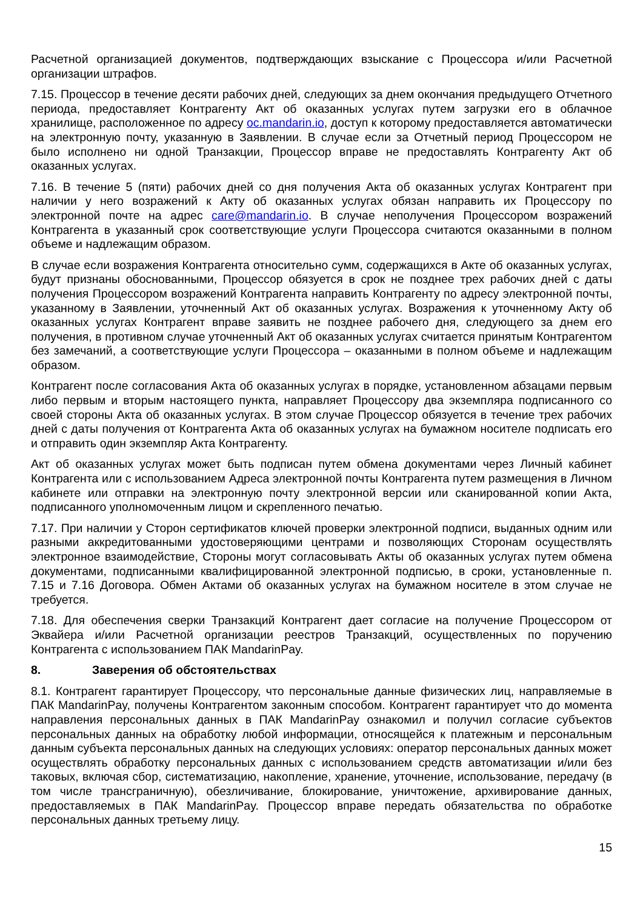Расчетной организацией документов, подтверждающих взыскание с Процессора и/или Расчетной организации штрафов.
7.15. Процессор в течение десяти рабочих дней, следующих за днем окончания предыдущего Отчетного периода, предоставляет Контрагенту Акт об оказанных услугах путем загрузки его в облачное хранилище, расположенное по адресу oc.mandarin.io, доступ к которому предоставляется автоматически на электронную почту, указанную в Заявлении. В случае если за Отчетный период Процессором не было исполнено ни одной Транзакции, Процессор вправе не предоставлять Контрагенту Акт об оказанных услугах.
7.16. В течение 5 (пяти) рабочих дней со дня получения Акта об оказанных услугах Контрагент при наличии у него возражений к Акту об оказанных услугах обязан направить их Процессору по электронной почте на адрес care@mandarin.io. В случае неполучения Процессором возражений Контрагента в указанный срок соответствующие услуги Процессора считаются оказанными в полном объеме и надлежащим образом.
В случае если возражения Контрагента относительно сумм, содержащихся в Акте об оказанных услугах, будут признаны обоснованными, Процессор обязуется в срок не позднее трех рабочих дней с даты получения Процессором возражений Контрагента направить Контрагенту по адресу электронной почты, указанному в Заявлении, уточненный Акт об оказанных услугах. Возражения к уточненному Акту об оказанных услугах Контрагент вправе заявить не позднее рабочего дня, следующего за днем его получения, в противном случае уточненный Акт об оказанных услугах считается принятым Контрагентом без замечаний, а соответствующие услуги Процессора – оказанными в полном объеме и надлежащим образом.
Контрагент после согласования Акта об оказанных услугах в порядке, установленном абзацами первым либо первым и вторым настоящего пункта, направляет Процессору два экземпляра подписанного со своей стороны Акта об оказанных услугах. В этом случае Процессор обязуется в течение трех рабочих дней с даты получения от Контрагента Акта об оказанных услугах на бумажном носителе подписать его и отправить один экземпляр Акта Контрагенту.
Акт об оказанных услугах может быть подписан путем обмена документами через Личный кабинет Контрагента или с использованием Адреса электронной почты Контрагента путем размещения в Личном кабинете или отправки на электронную почту электронной версии или сканированной копии Акта, подписанного уполномоченным лицом и скрепленного печатью.
7.17. При наличии у Сторон сертификатов ключей проверки электронной подписи, выданных одним или разными аккредитованными удостоверяющими центрами и позволяющих Сторонам осуществлять электронное взаимодействие, Стороны могут согласовывать Акты об оказанных услугах путем обмена документами, подписанными квалифицированной электронной подписью, в сроки, установленные п. 7.15 и 7.16 Договора. Обмен Актами об оказанных услугах на бумажном носителе в этом случае не требуется.
7.18. Для обеспечения сверки Транзакций Контрагент дает согласие на получение Процессором от Эквайера и/или Расчетной организации реестров Транзакций, осуществленных по поручению Контрагента с использованием ПАК MandarinPay.
8. Заверения об обстоятельствах
8.1. Контрагент гарантирует Процессору, что персональные данные физических лиц, направляемые в ПАК MandarinPay, получены Контрагентом законным способом. Контрагент гарантирует что до момента направления персональных данных в ПАК MandarinPay ознакомил и получил согласие субъектов персональных данных на обработку любой информации, относящейся к платежным и персональным данным субъекта персональных данных на следующих условиях: оператор персональных данных может осуществлять обработку персональных данных с использованием средств автоматизации и/или без таковых, включая сбор, систематизацию, накопление, хранение, уточнение, использование, передачу (в том числе трансграничную), обезличивание, блокирование, уничтожение, архивирование данных, предоставляемых в ПАК MandarinPay. Процессор вправе передать обязательства по обработке персональных данных третьему лицу.
15